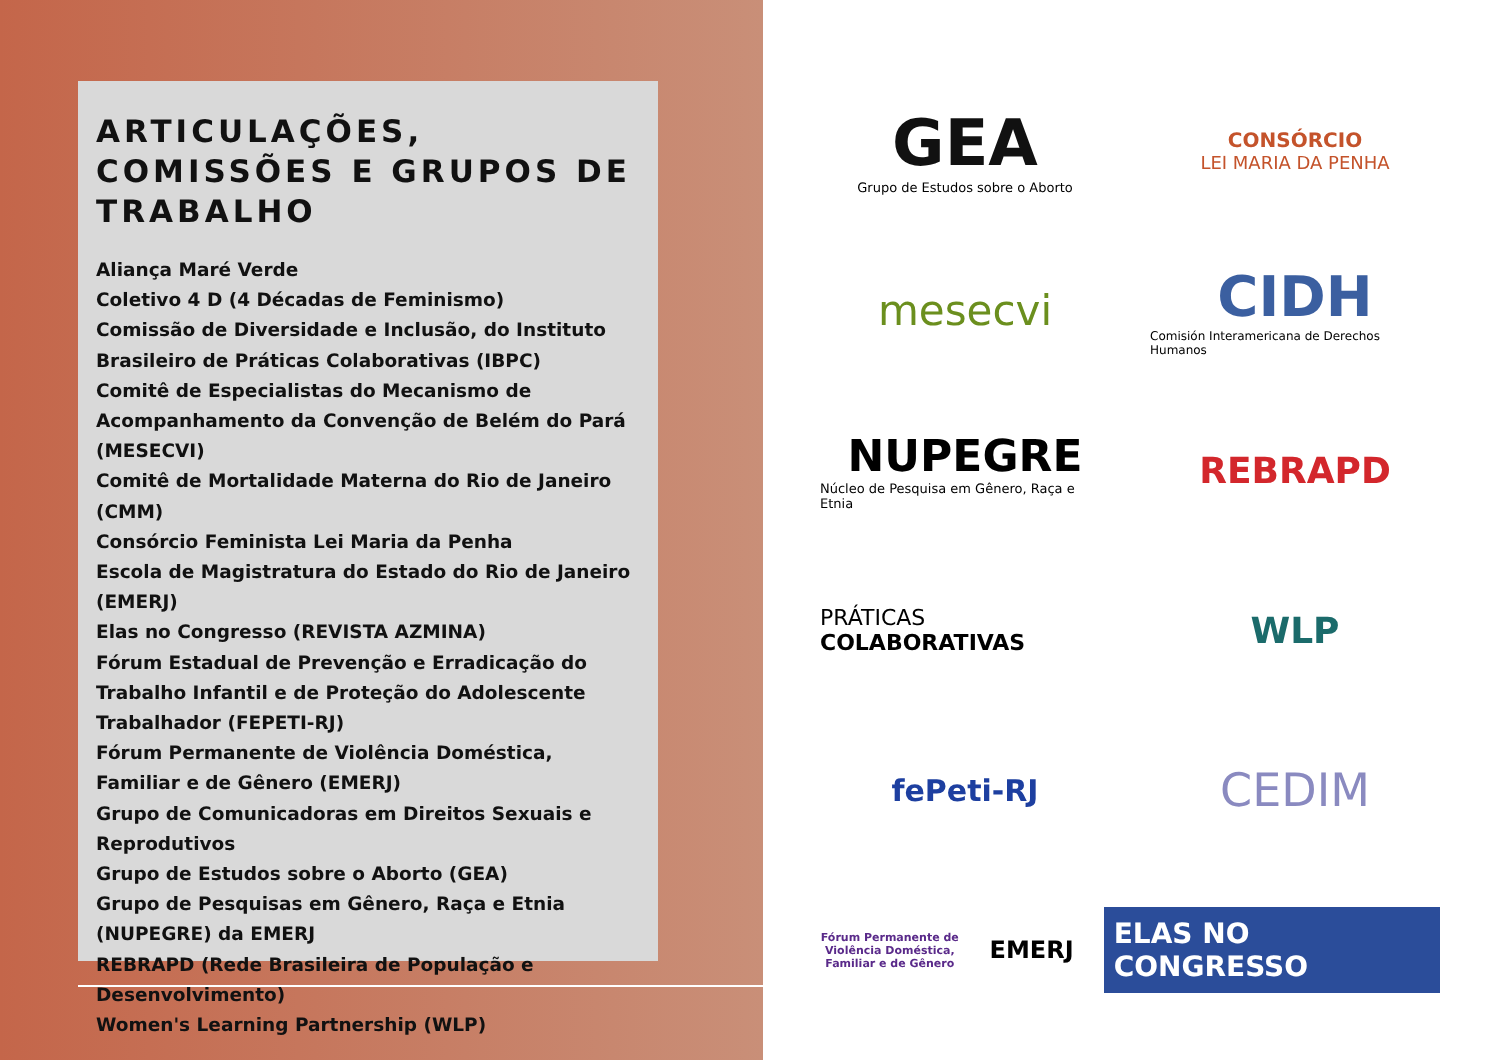ARTICULAÇÕES, COMISSÕES E GRUPOS DE TRABALHO
Aliança Maré Verde
Coletivo 4 D (4 Décadas de Feminismo)
Comissão de Diversidade e Inclusão, do Instituto Brasileiro de Práticas Colaborativas (IBPC)
Comitê de Especialistas do Mecanismo de Acompanhamento da Convenção de Belém do Pará (MESECVI)
Comitê de Mortalidade Materna do Rio de Janeiro (CMM)
Consórcio Feminista Lei Maria da Penha
Escola de Magistratura do Estado do Rio de Janeiro (EMERJ)
Elas no Congresso (REVISTA AZMINA)
Fórum Estadual de Prevenção e Erradicação do Trabalho Infantil e de Proteção do Adolescente Trabalhador (FEPETI-RJ)
Fórum Permanente de Violência Doméstica, Familiar e de Gênero (EMERJ)
Grupo de Comunicadoras em Direitos Sexuais e Reprodutivos
Grupo de Estudos sobre o Aborto (GEA)
Grupo de Pesquisas em Gênero, Raça e Etnia (NUPEGRE) da EMERJ
REBRAPD (Rede Brasileira de População e Desenvolvimento)
Women's Learning Partnership (WLP)
GEA
Grupo de Estudos sobre o Aborto
CONSÓRCIO
LEI MARIA DA PENHA
mesecvi
CIDH
Comisión Interamericana de Derechos Humanos
NUPEGRE
Núcleo de Pesquisa em Gênero, Raça e Etnia
REBRAPD
PRÁTICAS
COLABORATIVAS
WLP
fePeti-RJ
CEDIM
Fórum Permanente de Violência Doméstica, Familiar e de Gênero EMERJ ELAS NO CONGRESSO